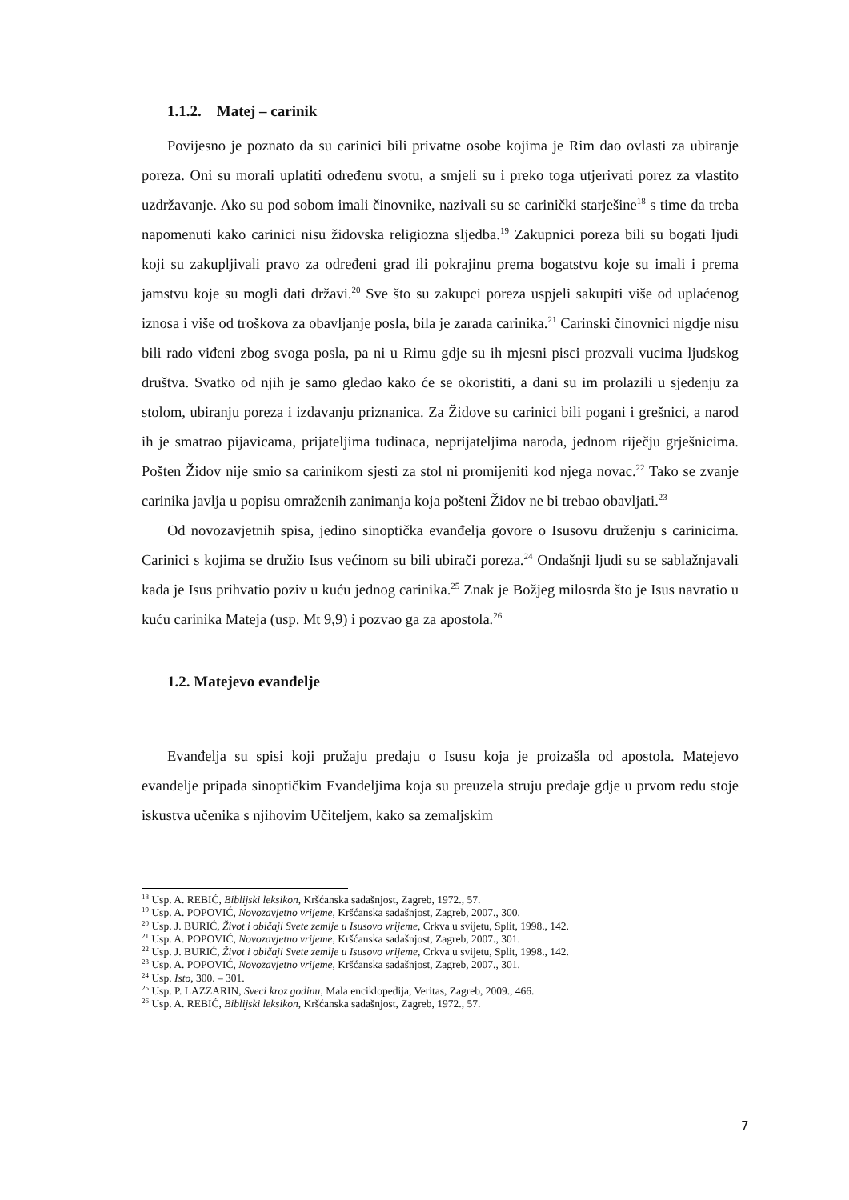1.1.2. Matej – carinik
Povijesno je poznato da su carinici bili privatne osobe kojima je Rim dao ovlasti za ubiranje poreza. Oni su morali uplatiti određenu svotu, a smjeli su i preko toga utjerivati porez za vlastito uzdržavanje. Ako su pod sobom imali činovnike, nazivali su se carinički starješine<sup>18</sup> s time da treba napomenuti kako carinici nisu židovska religiozna sljedba.<sup>19</sup> Zakupnici poreza bili su bogati ljudi koji su zakupljivali pravo za određeni grad ili pokrajinu prema bogatstvu koje su imali i prema jamstvu koje su mogli dati državi.<sup>20</sup> Sve što su zakupci poreza uspjeli sakupiti više od uplaćenog iznosa i više od troškova za obavljanje posla, bila je zarada carinika.<sup>21</sup> Carinski činovnici nigdje nisu bili rado viđeni zbog svoga posla, pa ni u Rimu gdje su ih mjesni pisci prozvali vucima ljudskog društva. Svatko od njih je samo gledao kako će se okoristiti, a dani su im prolazili u sjedenju za stolom, ubiranju poreza i izdavanju priznanica. Za Židove su carinici bili pogani i grešnici, a narod ih je smatrao pijavicama, prijateljima tuđinaca, neprijateljima naroda, jednom riječju grješnicima. Pošten Židov nije smio sa carinikom sjesti za stol ni promijeniti kod njega novac.<sup>22</sup> Tako se zvanje carinika javlja u popisu omraženih zanimanja koja pošteni Židov ne bi trebao obavljati.<sup>23</sup>
Od novozavjetnih spisa, jedino sinoptička evanđelja govore o Isusovu druženju s carinicima. Carinici s kojima se družio Isus većinom su bili ubirači poreza.<sup>24</sup> Ondašnji ljudi su se sablažnjavali kada je Isus prihvatio poziv u kuću jednog carinika.<sup>25</sup> Znak je Božjeg milosrđa što je Isus navratio u kuću carinika Mateja (usp. Mt 9,9) i pozvao ga za apostola.<sup>26</sup>
1.2. Matejevo evanđelje
Evanđelja su spisi koji pružaju predaju o Isusu koja je proizašla od apostola. Matejevo evanđelje pripada sinoptičkim Evanđeljima koja su preuzela struju predaje gdje u prvom redu stoje iskustva učenika s njihovim Učiteljem, kako sa zemaljskim
<sup>18</sup> Usp. A. REBIĆ, Biblijski leksikon, Kršćanska sadašnjost, Zagreb, 1972., 57.
<sup>19</sup> Usp. A. POPOVIĆ, Novozavjetno vrijeme, Kršćanska sadašnjost, Zagreb, 2007., 300.
<sup>20</sup> Usp. J. BURIĆ, Život i običaji Svete zemlje u Isusovo vrijeme, Crkva u svijetu, Split, 1998., 142.
<sup>21</sup> Usp. A. POPOVIĆ, Novozavjetno vrijeme, Kršćanska sadašnjost, Zagreb, 2007., 301.
<sup>22</sup> Usp. J. BURIĆ, Život i običaji Svete zemlje u Isusovo vrijeme, Crkva u svijetu, Split, 1998., 142.
<sup>23</sup> Usp. A. POPOVIĆ, Novozavjetno vrijeme, Kršćanska sadašnjost, Zagreb, 2007., 301.
<sup>24</sup> Usp. Isto, 300. – 301.
<sup>25</sup> Usp. P. LAZZARIN, Sveci kroz godinu, Mala enciklopedija, Veritas, Zagreb, 2009., 466.
<sup>26</sup> Usp. A. REBIĆ, Biblijski leksikon, Kršćanska sadašnjost, Zagreb, 1972., 57.
7